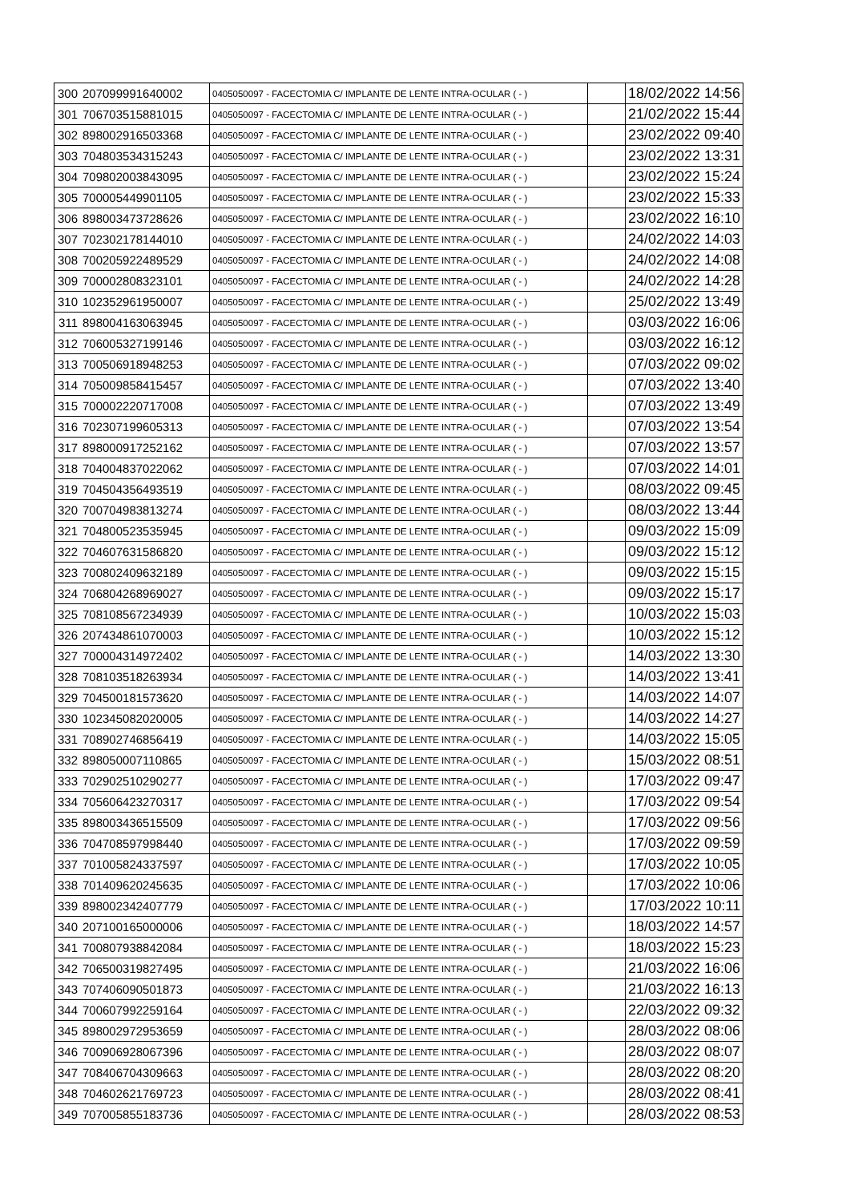| 300 | 207099991640002 | 0405050097 - FACECTOMIA C/ IMPLANTE DE LENTE INTRA-OCULAR ( - ) | | 18/02/2022 14:56 |
| 301 | 706703515881015 | 0405050097 - FACECTOMIA C/ IMPLANTE DE LENTE INTRA-OCULAR ( - ) | | 21/02/2022 15:44 |
| 302 | 898002916503368 | 0405050097 - FACECTOMIA C/ IMPLANTE DE LENTE INTRA-OCULAR ( - ) | | 23/02/2022 09:40 |
| 303 | 704803534315243 | 0405050097 - FACECTOMIA C/ IMPLANTE DE LENTE INTRA-OCULAR ( - ) | | 23/02/2022 13:31 |
| 304 | 709802003843095 | 0405050097 - FACECTOMIA C/ IMPLANTE DE LENTE INTRA-OCULAR ( - ) | | 23/02/2022 15:24 |
| 305 | 700005449901105 | 0405050097 - FACECTOMIA C/ IMPLANTE DE LENTE INTRA-OCULAR ( - ) | | 23/02/2022 15:33 |
| 306 | 898003473728626 | 0405050097 - FACECTOMIA C/ IMPLANTE DE LENTE INTRA-OCULAR ( - ) | | 23/02/2022 16:10 |
| 307 | 702302178144010 | 0405050097 - FACECTOMIA C/ IMPLANTE DE LENTE INTRA-OCULAR ( - ) | | 24/02/2022 14:03 |
| 308 | 700205922489529 | 0405050097 - FACECTOMIA C/ IMPLANTE DE LENTE INTRA-OCULAR ( - ) | | 24/02/2022 14:08 |
| 309 | 700002808323101 | 0405050097 - FACECTOMIA C/ IMPLANTE DE LENTE INTRA-OCULAR ( - ) | | 24/02/2022 14:28 |
| 310 | 102352961950007 | 0405050097 - FACECTOMIA C/ IMPLANTE DE LENTE INTRA-OCULAR ( - ) | | 25/02/2022 13:49 |
| 311 | 898004163063945 | 0405050097 - FACECTOMIA C/ IMPLANTE DE LENTE INTRA-OCULAR ( - ) | | 03/03/2022 16:06 |
| 312 | 706005327199146 | 0405050097 - FACECTOMIA C/ IMPLANTE DE LENTE INTRA-OCULAR ( - ) | | 03/03/2022 16:12 |
| 313 | 700506918948253 | 0405050097 - FACECTOMIA C/ IMPLANTE DE LENTE INTRA-OCULAR ( - ) | | 07/03/2022 09:02 |
| 314 | 705009858415457 | 0405050097 - FACECTOMIA C/ IMPLANTE DE LENTE INTRA-OCULAR ( - ) | | 07/03/2022 13:40 |
| 315 | 700002220717008 | 0405050097 - FACECTOMIA C/ IMPLANTE DE LENTE INTRA-OCULAR ( - ) | | 07/03/2022 13:49 |
| 316 | 702307199605313 | 0405050097 - FACECTOMIA C/ IMPLANTE DE LENTE INTRA-OCULAR ( - ) | | 07/03/2022 13:54 |
| 317 | 898000917252162 | 0405050097 - FACECTOMIA C/ IMPLANTE DE LENTE INTRA-OCULAR ( - ) | | 07/03/2022 13:57 |
| 318 | 704004837022062 | 0405050097 - FACECTOMIA C/ IMPLANTE DE LENTE INTRA-OCULAR ( - ) | | 07/03/2022 14:01 |
| 319 | 704504356493519 | 0405050097 - FACECTOMIA C/ IMPLANTE DE LENTE INTRA-OCULAR ( - ) | | 08/03/2022 09:45 |
| 320 | 700704983813274 | 0405050097 - FACECTOMIA C/ IMPLANTE DE LENTE INTRA-OCULAR ( - ) | | 08/03/2022 13:44 |
| 321 | 704800523535945 | 0405050097 - FACECTOMIA C/ IMPLANTE DE LENTE INTRA-OCULAR ( - ) | | 09/03/2022 15:09 |
| 322 | 704607631586820 | 0405050097 - FACECTOMIA C/ IMPLANTE DE LENTE INTRA-OCULAR ( - ) | | 09/03/2022 15:12 |
| 323 | 700802409632189 | 0405050097 - FACECTOMIA C/ IMPLANTE DE LENTE INTRA-OCULAR ( - ) | | 09/03/2022 15:15 |
| 324 | 706804268969027 | 0405050097 - FACECTOMIA C/ IMPLANTE DE LENTE INTRA-OCULAR ( - ) | | 09/03/2022 15:17 |
| 325 | 708108567234939 | 0405050097 - FACECTOMIA C/ IMPLANTE DE LENTE INTRA-OCULAR ( - ) | | 10/03/2022 15:03 |
| 326 | 207434861070003 | 0405050097 - FACECTOMIA C/ IMPLANTE DE LENTE INTRA-OCULAR ( - ) | | 10/03/2022 15:12 |
| 327 | 700004314972402 | 0405050097 - FACECTOMIA C/ IMPLANTE DE LENTE INTRA-OCULAR ( - ) | | 14/03/2022 13:30 |
| 328 | 708103518263934 | 0405050097 - FACECTOMIA C/ IMPLANTE DE LENTE INTRA-OCULAR ( - ) | | 14/03/2022 13:41 |
| 329 | 704500181573620 | 0405050097 - FACECTOMIA C/ IMPLANTE DE LENTE INTRA-OCULAR ( - ) | | 14/03/2022 14:07 |
| 330 | 102345082020005 | 0405050097 - FACECTOMIA C/ IMPLANTE DE LENTE INTRA-OCULAR ( - ) | | 14/03/2022 14:27 |
| 331 | 708902746856419 | 0405050097 - FACECTOMIA C/ IMPLANTE DE LENTE INTRA-OCULAR ( - ) | | 14/03/2022 15:05 |
| 332 | 898050007110865 | 0405050097 - FACECTOMIA C/ IMPLANTE DE LENTE INTRA-OCULAR ( - ) | | 15/03/2022 08:51 |
| 333 | 702902510290277 | 0405050097 - FACECTOMIA C/ IMPLANTE DE LENTE INTRA-OCULAR ( - ) | | 17/03/2022 09:47 |
| 334 | 705606423270317 | 0405050097 - FACECTOMIA C/ IMPLANTE DE LENTE INTRA-OCULAR ( - ) | | 17/03/2022 09:54 |
| 335 | 898003436515509 | 0405050097 - FACECTOMIA C/ IMPLANTE DE LENTE INTRA-OCULAR ( - ) | | 17/03/2022 09:56 |
| 336 | 704708597998440 | 0405050097 - FACECTOMIA C/ IMPLANTE DE LENTE INTRA-OCULAR ( - ) | | 17/03/2022 09:59 |
| 337 | 701005824337597 | 0405050097 - FACECTOMIA C/ IMPLANTE DE LENTE INTRA-OCULAR ( - ) | | 17/03/2022 10:05 |
| 338 | 701409620245635 | 0405050097 - FACECTOMIA C/ IMPLANTE DE LENTE INTRA-OCULAR ( - ) | | 17/03/2022 10:06 |
| 339 | 898002342407779 | 0405050097 - FACECTOMIA C/ IMPLANTE DE LENTE INTRA-OCULAR ( - ) | | 17/03/2022 10:11 |
| 340 | 207100165000006 | 0405050097 - FACECTOMIA C/ IMPLANTE DE LENTE INTRA-OCULAR ( - ) | | 18/03/2022 14:57 |
| 341 | 700807938842084 | 0405050097 - FACECTOMIA C/ IMPLANTE DE LENTE INTRA-OCULAR ( - ) | | 18/03/2022 15:23 |
| 342 | 706500319827495 | 0405050097 - FACECTOMIA C/ IMPLANTE DE LENTE INTRA-OCULAR ( - ) | | 21/03/2022 16:06 |
| 343 | 707406090501873 | 0405050097 - FACECTOMIA C/ IMPLANTE DE LENTE INTRA-OCULAR ( - ) | | 21/03/2022 16:13 |
| 344 | 700607992259164 | 0405050097 - FACECTOMIA C/ IMPLANTE DE LENTE INTRA-OCULAR ( - ) | | 22/03/2022 09:32 |
| 345 | 898002972953659 | 0405050097 - FACECTOMIA C/ IMPLANTE DE LENTE INTRA-OCULAR ( - ) | | 28/03/2022 08:06 |
| 346 | 700906928067396 | 0405050097 - FACECTOMIA C/ IMPLANTE DE LENTE INTRA-OCULAR ( - ) | | 28/03/2022 08:07 |
| 347 | 708406704309663 | 0405050097 - FACECTOMIA C/ IMPLANTE DE LENTE INTRA-OCULAR ( - ) | | 28/03/2022 08:20 |
| 348 | 704602621769723 | 0405050097 - FACECTOMIA C/ IMPLANTE DE LENTE INTRA-OCULAR ( - ) | | 28/03/2022 08:41 |
| 349 | 707005855183736 | 0405050097 - FACECTOMIA C/ IMPLANTE DE LENTE INTRA-OCULAR ( - ) | | 28/03/2022 08:53 |